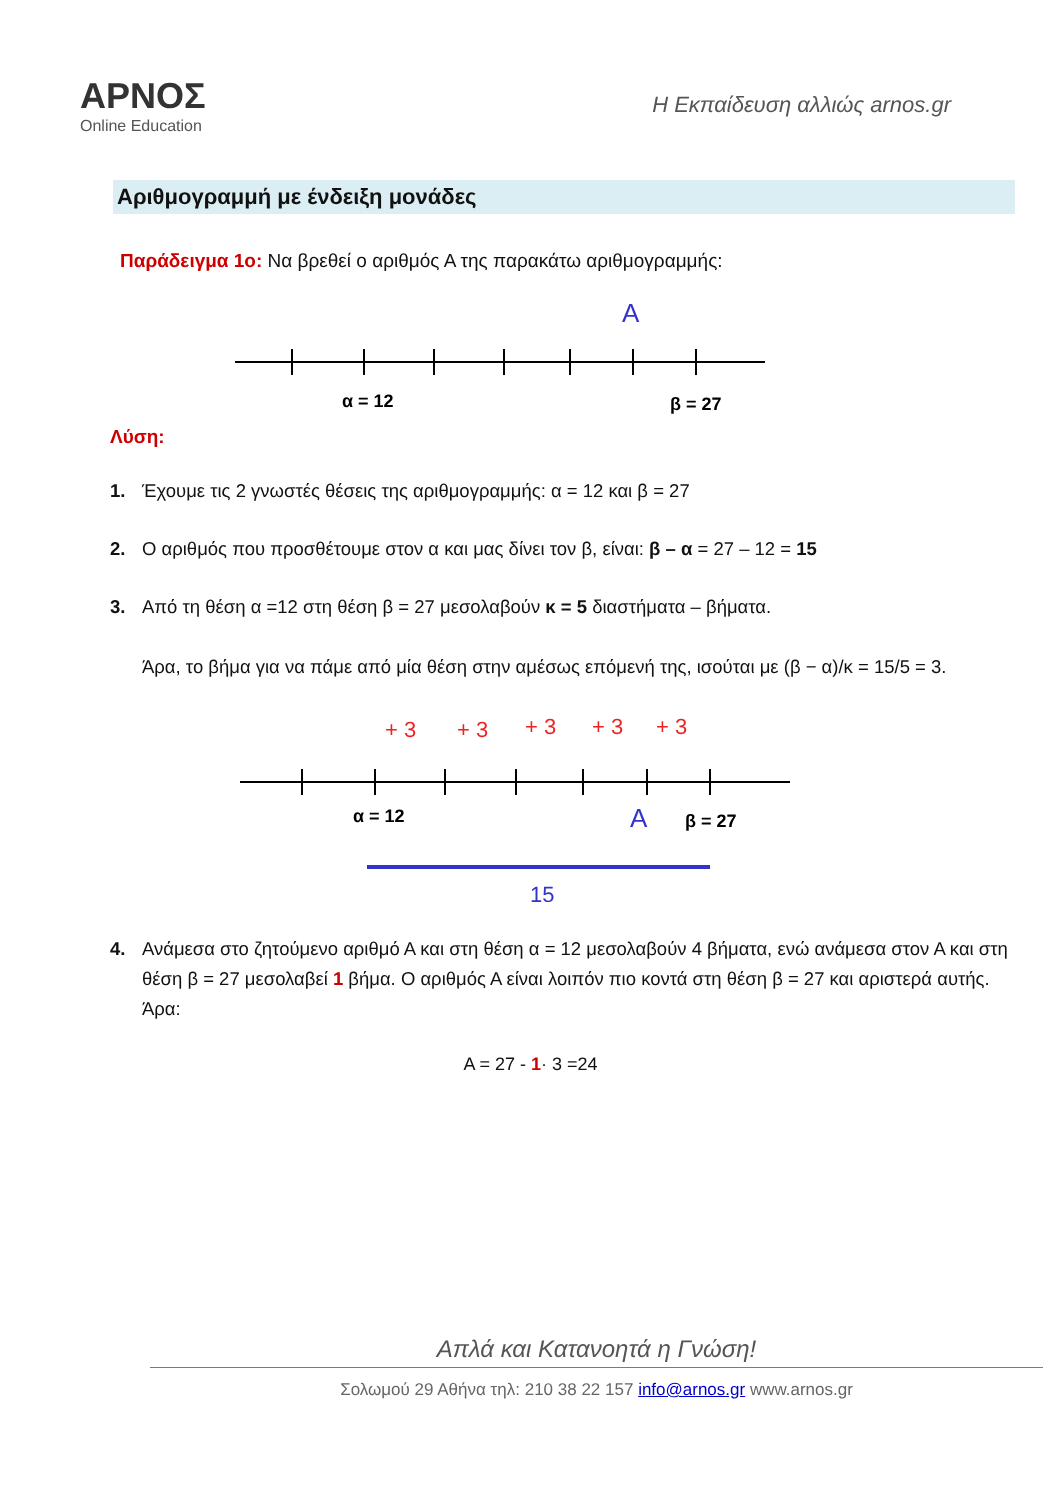ΑΡΝΟΣ
Online Education
Η Εκπαίδευση αλλιώς arnos.gr
Αριθμογραμμή με ένδειξη μονάδες
Παράδειγμα 1ο: Να βρεθεί ο αριθμός Α της παρακάτω αριθμογραμμής:
A
α = 12
β = 27
Λύση:
1. Έχουμε τις 2 γνωστές θέσεις της αριθμογραμμής: α = 12 και β = 27
2. Ο αριθμός που προσθέτουμε στον α και μας δίνει τον β, είναι: β – α = 27 – 12 = 15
3. Από τη θέση α =12 στη θέση β = 27 μεσολαβούν κ = 5 διαστήματα – βήματα.
Άρα, το βήμα για να πάμε από μία θέση στην αμέσως επόμενή της, ισούται με (β − α)/κ = 15/5 = 3.
+ 3
+ 3
+ 3
+ 3
+ 3
α = 12
A
β = 27
15
4. Ανάμεσα στο ζητούμενο αριθμό Α και στη θέση α = 12 μεσολαβούν 4 βήματα, ενώ ανάμεσα στον Α και στη θέση β = 27 μεσολαβεί 1 βήμα. Ο αριθμός Α είναι λοιπόν πιο κοντά στη θέση β = 27 και αριστερά αυτής. Άρα:
A = 27 - 1· 3 =24
Απλά και Κατανοητά η Γνώση!
Σολωμού 29 Αθήνα τηλ: 210 38 22 157 info@arnos.gr www.arnos.gr